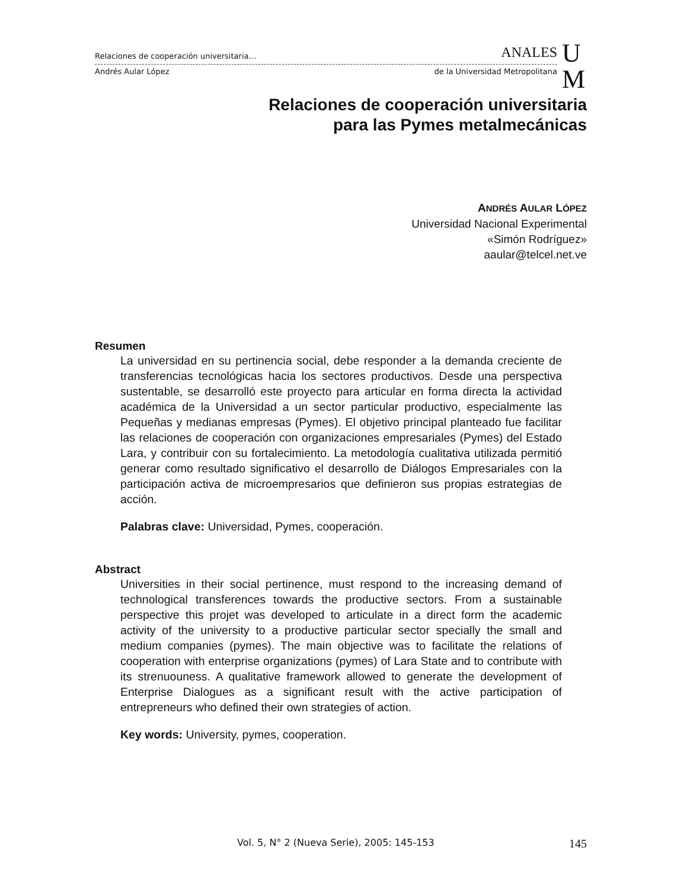Relaciones de cooperación universitaria… ANALES
Andrés Aular López de la Universidad Metropolitana
U
M
Relaciones de cooperación universitaria
para las Pymes metalmecánicas
ANDRÉS AULAR LÓPEZ
Universidad Nacional Experimental
«Simón Rodríguez»
aaular@telcel.net.ve
Resumen
La universidad en su pertinencia social, debe responder a la demanda creciente de transferencias tecnológicas hacia los sectores productivos. Desde una perspectiva sustentable, se desarrolló este proyecto para articular en forma directa la actividad académica de la Universidad a un sector particular productivo, especialmente las Pequeñas y medianas empresas (Pymes). El objetivo principal planteado fue facilitar las relaciones de cooperación con organizaciones empresariales (Pymes) del Estado Lara, y contribuir con su fortalecimiento. La metodología cualitativa utilizada permitió generar como resultado significativo el desarrollo de Diálogos Empresariales con la participación activa de microempresarios que definieron sus propias estrategias de acción.
Palabras clave: Universidad, Pymes, cooperación.
Abstract
Universities in their social pertinence, must respond to the increasing demand of technological transferences towards the productive sectors. From a sustainable perspective this projet was developed to articulate in a direct form the academic activity of the university to a productive particular sector specially the small and medium companies (pymes). The main objective was to facilitate the relations of cooperation with enterprise organizations (pymes) of Lara State and to contribute with its strenuouness. A qualitative framework allowed to generate the development of Enterprise Dialogues as a significant result with the active participation of entrepreneurs who defined their own strategies of action.
Key words: University, pymes, cooperation.
Vol. 5, N° 2 (Nueva Serie), 2005: 145-153 145